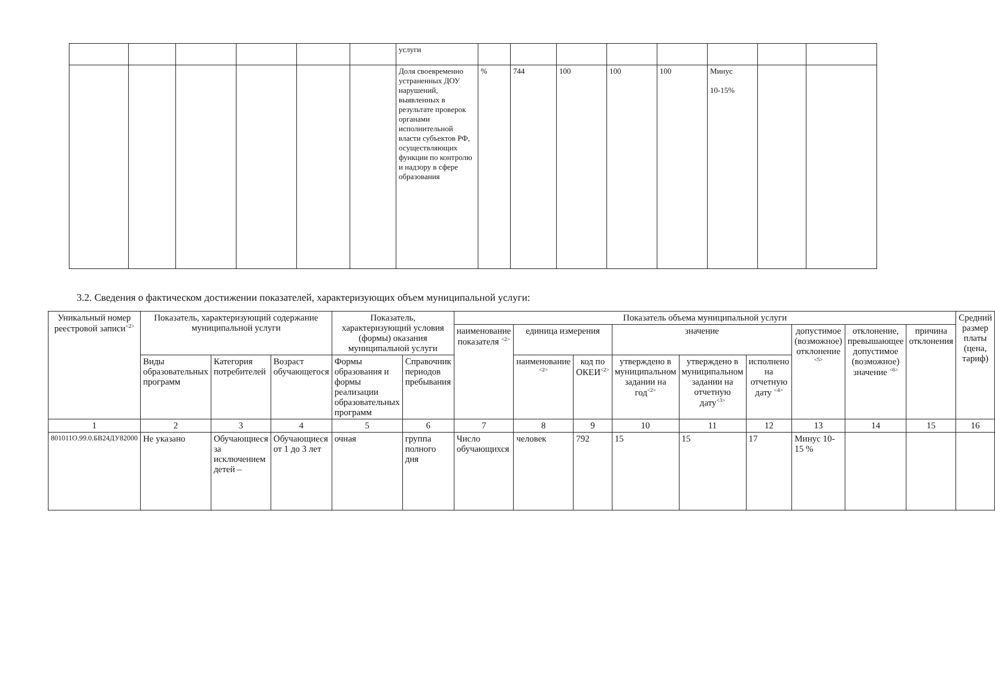| | | | | | | услуги | | | | | | | | |
| | | | | | | Доля своевременно устраненных ДОУ нарушений, выявленных в результате проверок органами исполнительной власти субъектов РФ, осуществляющих функции по контролю и надзору в сфере образования | % | 744 | 100 | 100 | 100 | Минус 10-15% | | |
3.2. Сведения о фактическом достижении показателей, характеризующих объем муниципальной услуги:
| Уникальный номер реестровой записи<sup><2></sup> | Показатель, характеризующий содержание муниципальной услуги | | | Показатель, характеризующий условия (формы) оказания муниципальной услуги | | Показатель объема муниципальной услуги | | | | | | | | | Средний размер платы (цена, тариф) |
| --- | --- | --- | --- | --- | --- | --- | --- | --- | --- | --- | --- | --- | --- | --- | --- |
| | | | | | | наименование показателя <sup><2></sup> | единица измерения | | значение | | | допустимое (возможное) отклонение <sup><5></sup> | отклонение, превышающее допустимое (возможное) значение <sup><6></sup> | причина отклонения | |
| | Виды образовательных программ | Категория потребителей | Возраст обучающегося | Формы образования и формы реализации образовательных программ | Справочник периодов пребывания | | наименование <sup><2></sup> | код по ОКЕИ<sup><2></sup> | утверждено в муниципальном задании на год<sup><2></sup> | утверждено в муниципальном задании на отчетную дату<sup><3></sup> | исполнено на отчетную дату <sup><4></sup> | | | | |
| 1 | 2 | 3 | 4 | 5 | 6 | 7 | 8 | 9 | 10 | 11 | 12 | 13 | 14 | 15 | 16 |
| 801011О.99.0.БВ24ДУ82000 | Не указано | Обучающиеся за исключением детей – | Обучающиеся от 1 до 3 лет | очная | группа полного дня | Число обучающихся | человек | 792 | 15 | 15 | 17 | Минус 10-15 % | | | |